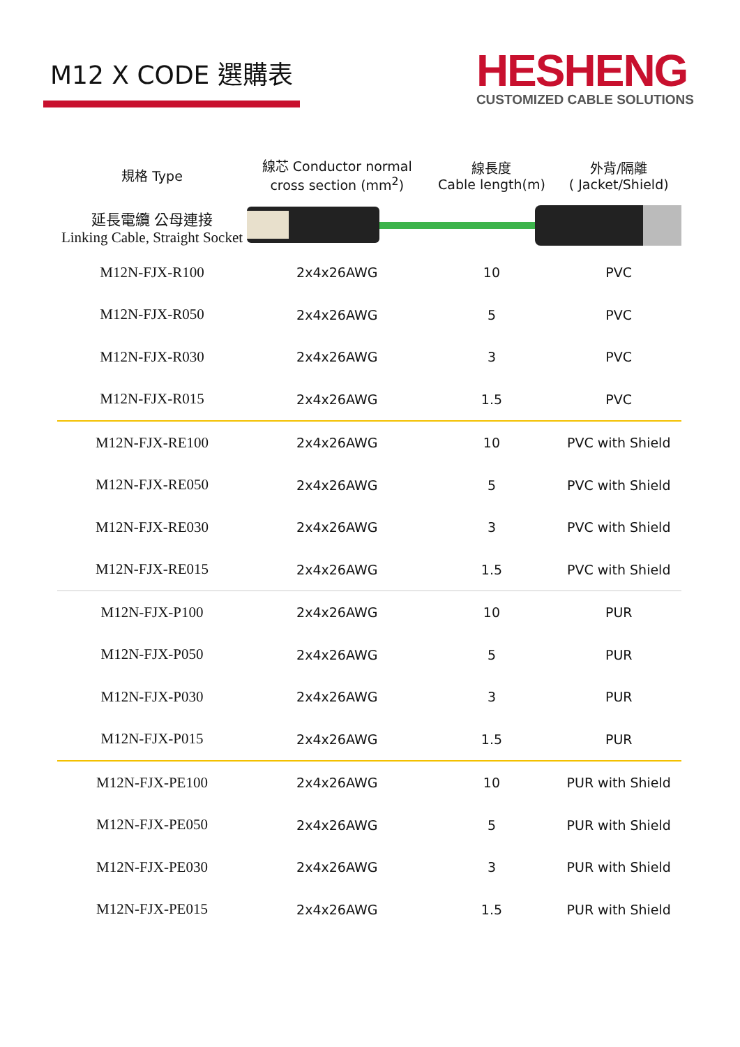M12 X CODE 選購表
HESHENG
CUSTOMIZED CABLE SOLUTIONS
| 規格 Type | 線芯 Conductor normal cross section (mm<sup>2</sup>) | 線長度 Cable length(m) | 外背/隔離 ( Jacket/Shield) |
| --- | --- | --- | --- |
| 延長電纜 公母連接 Linking Cable, Straight Socket | | | |
| M12N-FJX-R100 | 2x4x26AWG | 10 | PVC |
| M12N-FJX-R050 | 2x4x26AWG | 5 | PVC |
| M12N-FJX-R030 | 2x4x26AWG | 3 | PVC |
| M12N-FJX-R015 | 2x4x26AWG | 1.5 | PVC |
| M12N-FJX-RE100 | 2x4x26AWG | 10 | PVC with Shield |
| M12N-FJX-RE050 | 2x4x26AWG | 5 | PVC with Shield |
| M12N-FJX-RE030 | 2x4x26AWG | 3 | PVC with Shield |
| M12N-FJX-RE015 | 2x4x26AWG | 1.5 | PVC with Shield |
| M12N-FJX-P100 | 2x4x26AWG | 10 | PUR |
| M12N-FJX-P050 | 2x4x26AWG | 5 | PUR |
| M12N-FJX-P030 | 2x4x26AWG | 3 | PUR |
| M12N-FJX-P015 | 2x4x26AWG | 1.5 | PUR |
| M12N-FJX-PE100 | 2x4x26AWG | 10 | PUR with Shield |
| M12N-FJX-PE050 | 2x4x26AWG | 5 | PUR with Shield |
| M12N-FJX-PE030 | 2x4x26AWG | 3 | PUR with Shield |
| M12N-FJX-PE015 | 2x4x26AWG | 1.5 | PUR with Shield |